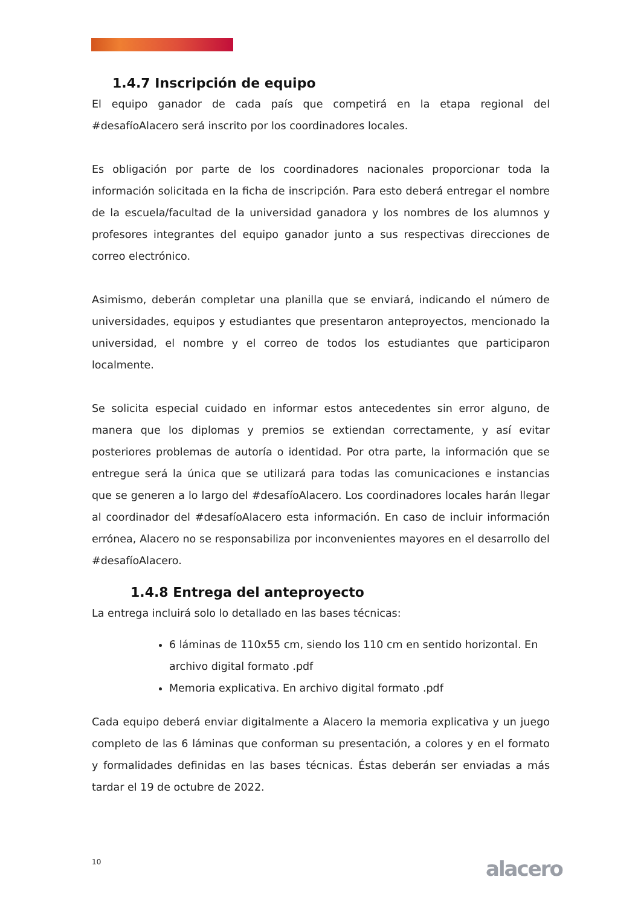1.4.7 Inscripción de equipo
El equipo ganador de cada país que competirá en la etapa regional del #desafíoAlacero será inscrito por los coordinadores locales.
Es obligación por parte de los coordinadores nacionales proporcionar toda la información solicitada en la ficha de inscripción. Para esto deberá entregar el nombre de la escuela/facultad de la universidad ganadora y los nombres de los alumnos y profesores integrantes del equipo ganador junto a sus respectivas direcciones de correo electrónico.
Asimismo, deberán completar una planilla que se enviará, indicando el número de universidades, equipos y estudiantes que presentaron anteproyectos, mencionado la universidad, el nombre y el correo de todos los estudiantes que participaron localmente.
Se solicita especial cuidado en informar estos antecedentes sin error alguno, de manera que los diplomas y premios se extiendan correctamente, y así evitar posteriores problemas de autoría o identidad. Por otra parte, la información que se entregue será la única que se utilizará para todas las comunicaciones e instancias que se generen a lo largo del #desafíoAlacero. Los coordinadores locales harán llegar al coordinador del #desafíoAlacero esta información. En caso de incluir información errónea, Alacero no se responsabiliza por inconvenientes mayores en el desarrollo del #desafíoAlacero.
1.4.8 Entrega del anteproyecto
La entrega incluirá solo lo detallado en las bases técnicas:
6 láminas de 110x55 cm, siendo los 110 cm en sentido horizontal. En archivo digital formato .pdf
Memoria explicativa. En archivo digital formato .pdf
Cada equipo deberá enviar digitalmente a Alacero la memoria explicativa y un juego completo de las 6 láminas que conforman su presentación, a colores y en el formato y formalidades definidas en las bases técnicas. Éstas deberán ser enviadas a más tardar el 19 de octubre de 2022.
10 alacero